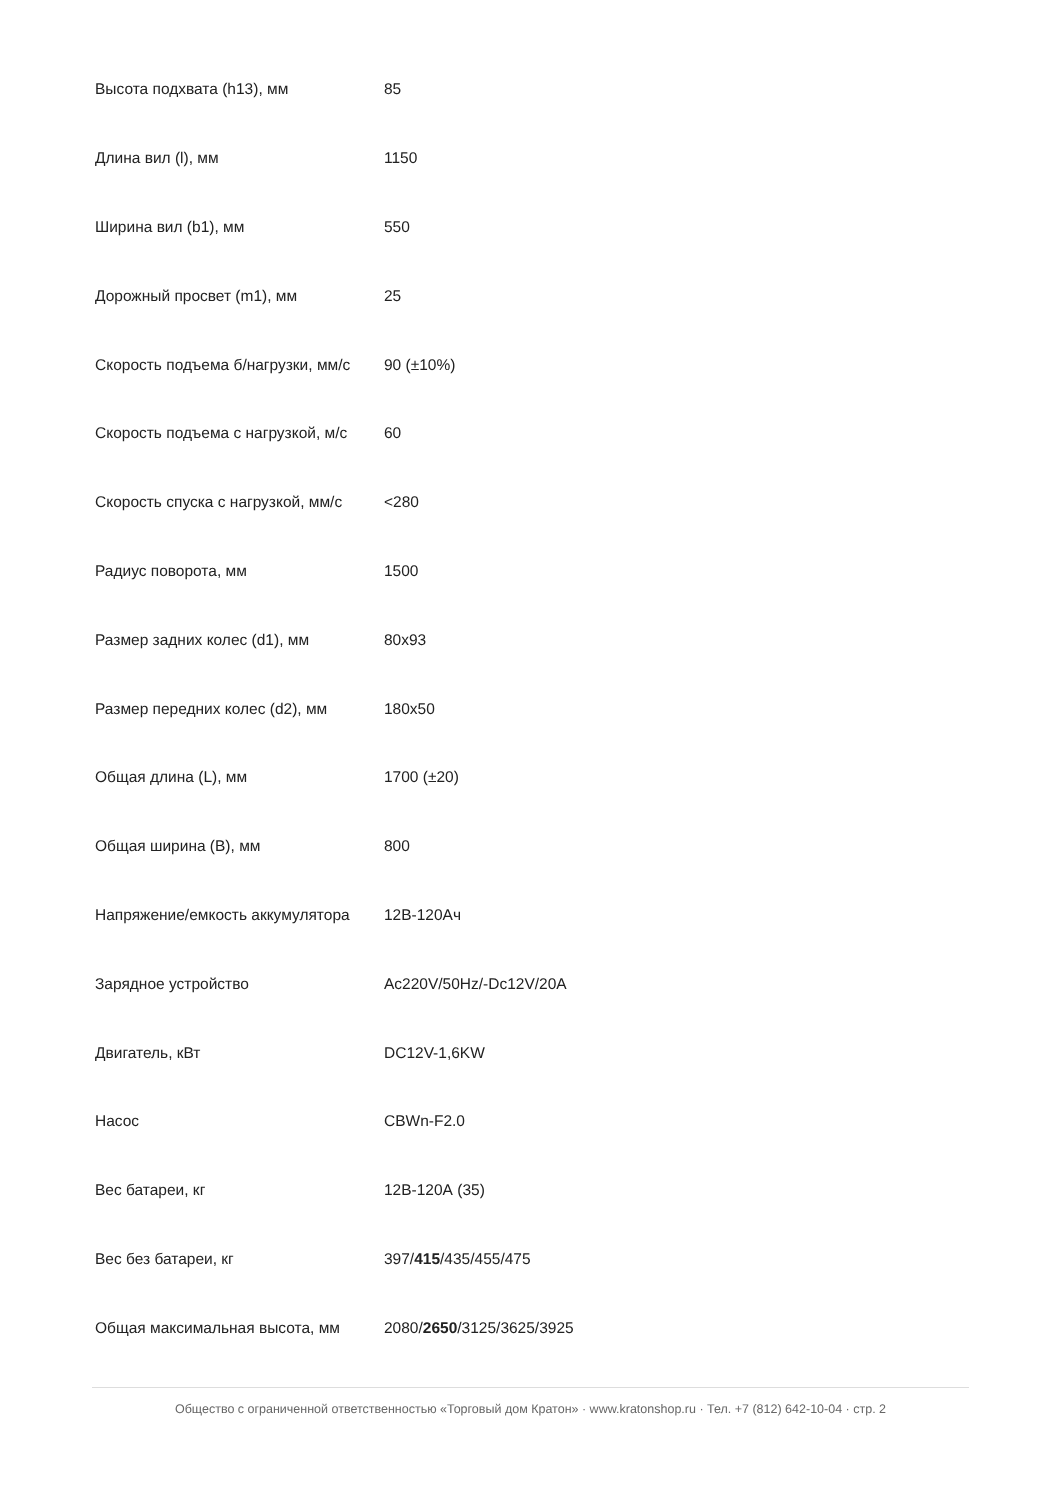| Высота подхвата (h13), мм | 85 |
| Длина вил (l), мм | 1150 |
| Ширина вил (b1), мм | 550 |
| Дорожный просвет (m1), мм | 25 |
| Скорость подъема б/нагрузки, мм/с | 90 (±10%) |
| Скорость подъема с нагрузкой, м/с | 60 |
| Скорость спуска с нагрузкой, мм/с | <280 |
| Радиус поворота, мм | 1500 |
| Размер задних колес (d1), мм | 80x93 |
| Размер передних колес (d2), мм | 180x50 |
| Общая длина (L), мм | 1700 (±20) |
| Общая ширина (B), мм | 800 |
| Напряжение/емкость аккумулятора | 12В-120Ач |
| Зарядное устройство | Ac220V/50Hz/-Dc12V/20A |
| Двигатель, кВт | DC12V-1,6KW |
| Насос | CBWn-F2.0 |
| Вес батареи, кг | 12В-120А (35) |
| Вес без батареи, кг | 397/ 415 /435/455/475 |
| Общая максимальная высота, мм | 2080/ 2650 /3125/3625/3925 |
Общество с ограниченной ответственностью «Торговый дом Кратон» · www.kratonshop.ru · Тел. +7 (812) 642-10-04 · стр. 2